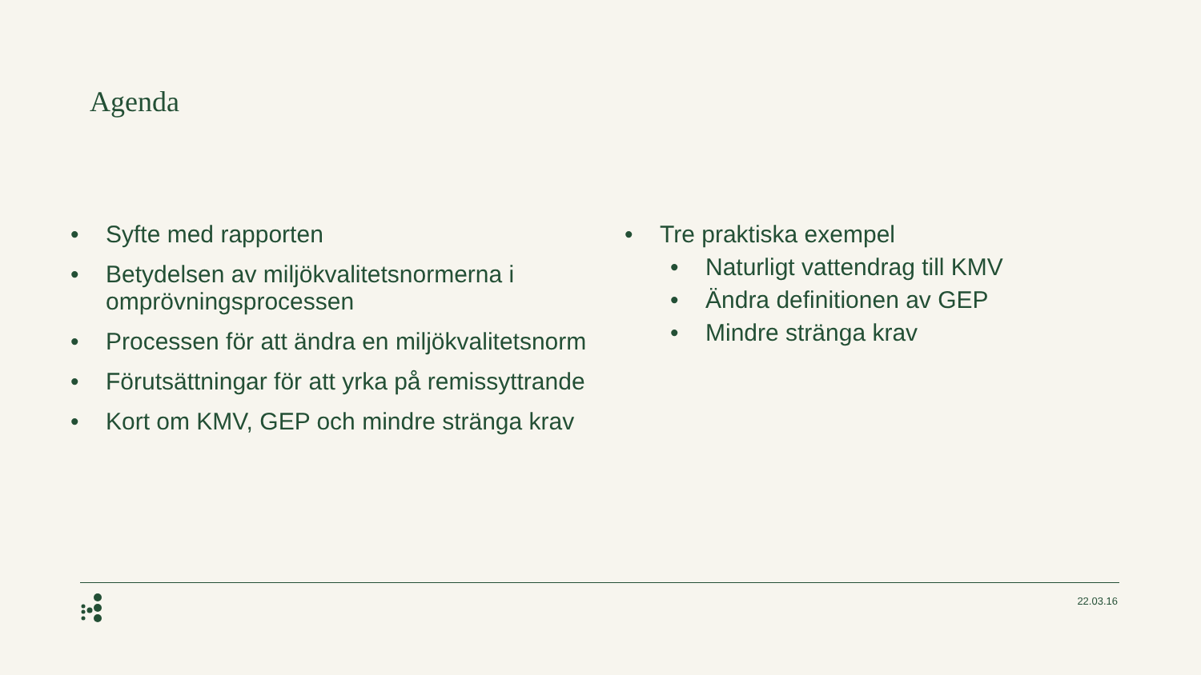Agenda
• Syfte med rapporten
• Betydelsen av miljökvalitetsnormerna i omprövningsprocessen
• Processen för att ändra en miljökvalitetsnorm
• Förutsättningar för att yrka på remissyttrande
• Kort om KMV, GEP och mindre stränga krav
• Tre praktiska exempel
• Naturligt vattendrag till KMV
• Ändra definitionen av GEP
• Mindre stränga krav
22.03.16